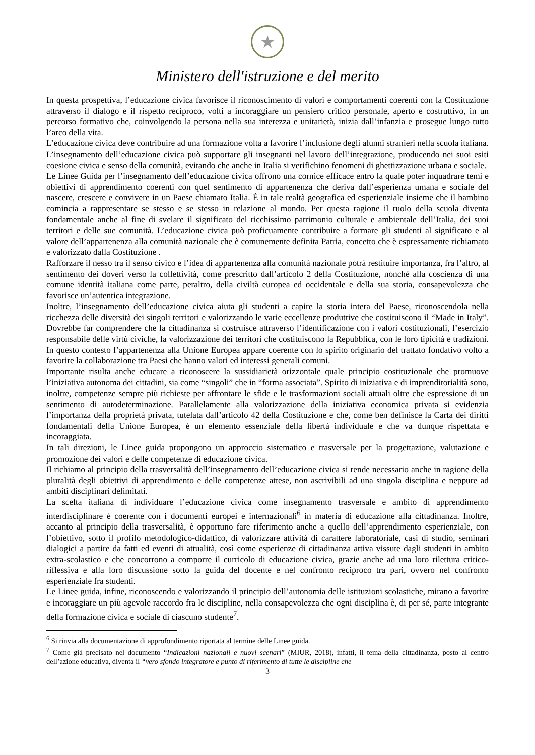★
Ministero dell'istruzione e del merito
In questa prospettiva, l’educazione civica favorisce il riconoscimento di valori e comportamenti coerenti con la Costituzione attraverso il dialogo e il rispetto reciproco, volti a incoraggiare un pensiero critico personale, aperto e costruttivo, in un percorso formativo che, coinvolgendo la persona nella sua interezza e unitarietà, inizia dall’infanzia e prosegue lungo tutto l’arco della vita.
L’educazione civica deve contribuire ad una formazione volta a favorire l’inclusione degli alunni stranieri nella scuola italiana. L’insegnamento dell’educazione civica può supportare gli insegnanti nel lavoro dell’integrazione, producendo nei suoi esiti coesione civica e senso della comunità, evitando che anche in Italia si verifichino fenomeni di ghettizzazione urbana e sociale.
Le Linee Guida per l’insegnamento dell’educazione civica offrono una cornice efficace entro la quale poter inquadrare temi e obiettivi di apprendimento coerenti con quel sentimento di appartenenza che deriva dall’esperienza umana e sociale del nascere, crescere e convivere in un Paese chiamato Italia. È in tale realtà geografica ed esperienziale insieme che il bambino comincia a rappresentare se stesso e se stesso in relazione al mondo. Per questa ragione il ruolo della scuola diventa fondamentale anche al fine di svelare il significato del ricchissimo patrimonio culturale e ambientale dell’Italia, dei suoi territori e delle sue comunità. L’educazione civica può proficuamente contribuire a formare gli studenti al significato e al valore dell’appartenenza alla comunità nazionale che è comunemente definita Patria, concetto che è espressamente richiamato e valorizzato dalla Costituzione .
Rafforzare il nesso tra il senso civico e l’idea di appartenenza alla comunità nazionale potrà restituire importanza, fra l’altro, al sentimento dei doveri verso la collettività, come prescritto dall’articolo 2 della Costituzione, nonché alla coscienza di una comune identità italiana come parte, peraltro, della civiltà europea ed occidentale e della sua storia, consapevolezza che favorisce un’autentica integrazione.
Inoltre, l’insegnamento dell’educazione civica aiuta gli studenti a capire la storia intera del Paese, riconoscendola nella ricchezza delle diversità dei singoli territori e valorizzando le varie eccellenze produttive che costituiscono il “Made in Italy”. Dovrebbe far comprendere che la cittadinanza si costruisce attraverso l’identificazione con i valori costituzionali, l’esercizio responsabile delle virtù civiche, la valorizzazione dei territori che costituiscono la Repubblica, con le loro tipicità e tradizioni. In questo contesto l’appartenenza alla Unione Europea appare coerente con lo spirito originario del trattato fondativo volto a favorire la collaborazione tra Paesi che hanno valori ed interessi generali comuni.
Importante risulta anche educare a riconoscere la sussidiarietà orizzontale quale principio costituzionale che promuove l’iniziativa autonoma dei cittadini, sia come “singoli” che in “forma associata”. Spirito di iniziativa e di imprenditorialità sono, inoltre, competenze sempre più richieste per affrontare le sfide e le trasformazioni sociali attuali oltre che espressione di un sentimento di autodeterminazione. Parallelamente alla valorizzazione della iniziativa economica privata si evidenzia l’importanza della proprietà privata, tutelata dall’articolo 42 della Costituzione e che, come ben definisce la Carta dei diritti fondamentali della Unione Europea, è un elemento essenziale della libertà individuale e che va dunque rispettata e incoraggiata.
In tali direzioni, le Linee guida propongono un approccio sistematico e trasversale per la progettazione, valutazione e promozione dei valori e delle competenze di educazione civica.
Il richiamo al principio della trasversalità dell’insegnamento dell’educazione civica si rende necessario anche in ragione della pluralità degli obiettivi di apprendimento e delle competenze attese, non ascrivibili ad una singola disciplina e neppure ad ambiti disciplinari delimitati.
La scelta italiana di individuare l’educazione civica come insegnamento trasversale e ambito di apprendimento interdisciplinare è coerente con i documenti europei e internazionali<sup>6</sup> in materia di educazione alla cittadinanza. Inoltre, accanto al principio della trasversalità, è opportuno fare riferimento anche a quello dell’apprendimento esperienziale, con l’obiettivo, sotto il profilo metodologico-didattico, di valorizzare attività di carattere laboratoriale, casi di studio, seminari dialogici a partire da fatti ed eventi di attualità, così come esperienze di cittadinanza attiva vissute dagli studenti in ambito extra-scolastico e che concorrono a comporre il curricolo di educazione civica, grazie anche ad una loro rilettura critico-riflessiva e alla loro discussione sotto la guida del docente e nel confronto reciproco tra pari, ovvero nel confronto esperienziale fra studenti.
Le Linee guida, infine, riconoscendo e valorizzando il principio dell’autonomia delle istituzioni scolastiche, mirano a favorire e incoraggiare un più agevole raccordo fra le discipline, nella consapevolezza che ogni disciplina è, di per sé, parte integrante della formazione civica e sociale di ciascuno studente<sup>7</sup>.
<sup>6</sup> Si rinvia alla documentazione di approfondimento riportata al termine delle Linee guida.
<sup>7</sup> Come già precisato nel documento “Indicazioni nazionali e nuovi scenari” (MIUR, 2018), infatti, il tema della cittadinanza, posto al centro dell’azione educativa, diventa il “vero sfondo integratore e punto di riferimento di tutte le discipline che
3